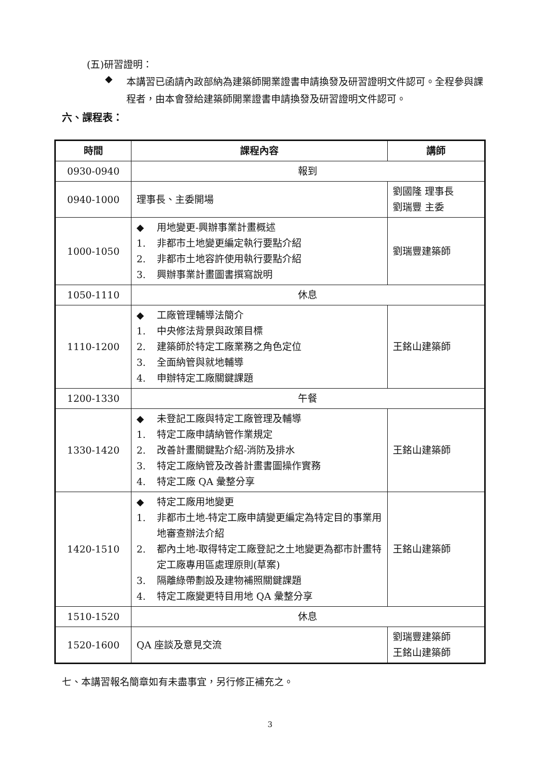(五)研習證明：
◆
本講習已函請內政部納為建築師開業證書申請換發及研習證明文件認可。全程參與課程者，由本會發給建築師開業證書申請換發及研習證明文件認可。
六、課程表：
| 時間 | 課程內容 | 講師 |
| --- | --- | --- |
| 0930-0940 | 報到 | |
| 0940-1000 | 理事長、主委開場 | 劉國隆 理事長 劉瑞豐 主委 |
| 1000-1050 | ◆ 用地變更-興辦事業計畫概述 1. 非都市土地變更編定執行要點介紹 2. 非都市土地容許使用執行要點介紹 3. 興辦事業計畫圖書撰寫說明 | 劉瑞豐建築師 |
| 1050-1110 | 休息 | |
| 1110-1200 | ◆ 工廠管理輔導法簡介 1. 中央修法背景與政策目標 2. 建築師於特定工廠業務之角色定位 3. 全面納管與就地輔導 4. 申辦特定工廠關鍵課題 | 王銘山建築師 |
| 1200-1330 | 午餐 | |
| 1330-1420 | ◆ 未登記工廠與特定工廠管理及輔導 1. 特定工廠申請納管作業規定 2. 改善計畫關鍵點介紹-消防及排水 3. 特定工廠納管及改善計畫書圖操作實務 4. 特定工廠 QA 彙整分享 | 王銘山建築師 |
| 1420-1510 | ◆ 特定工廠用地變更 1. 非都市土地-特定工廠申請變更編定為特定目的事業用地審查辦法介紹 2. 都內土地-取得特定工廠登記之土地變更為都市計畫特定工廠專用區處理原則(草案) 3. 隔離綠帶劃設及建物補照關鍵課題 4. 特定工廠變更特目用地 QA 彙整分享 | 王銘山建築師 |
| 1510-1520 | 休息 | |
| 1520-1600 | QA 座談及意見交流 | 劉瑞豐建築師 王銘山建築師 |
七、本講習報名簡章如有未盡事宜，另行修正補充之。
3